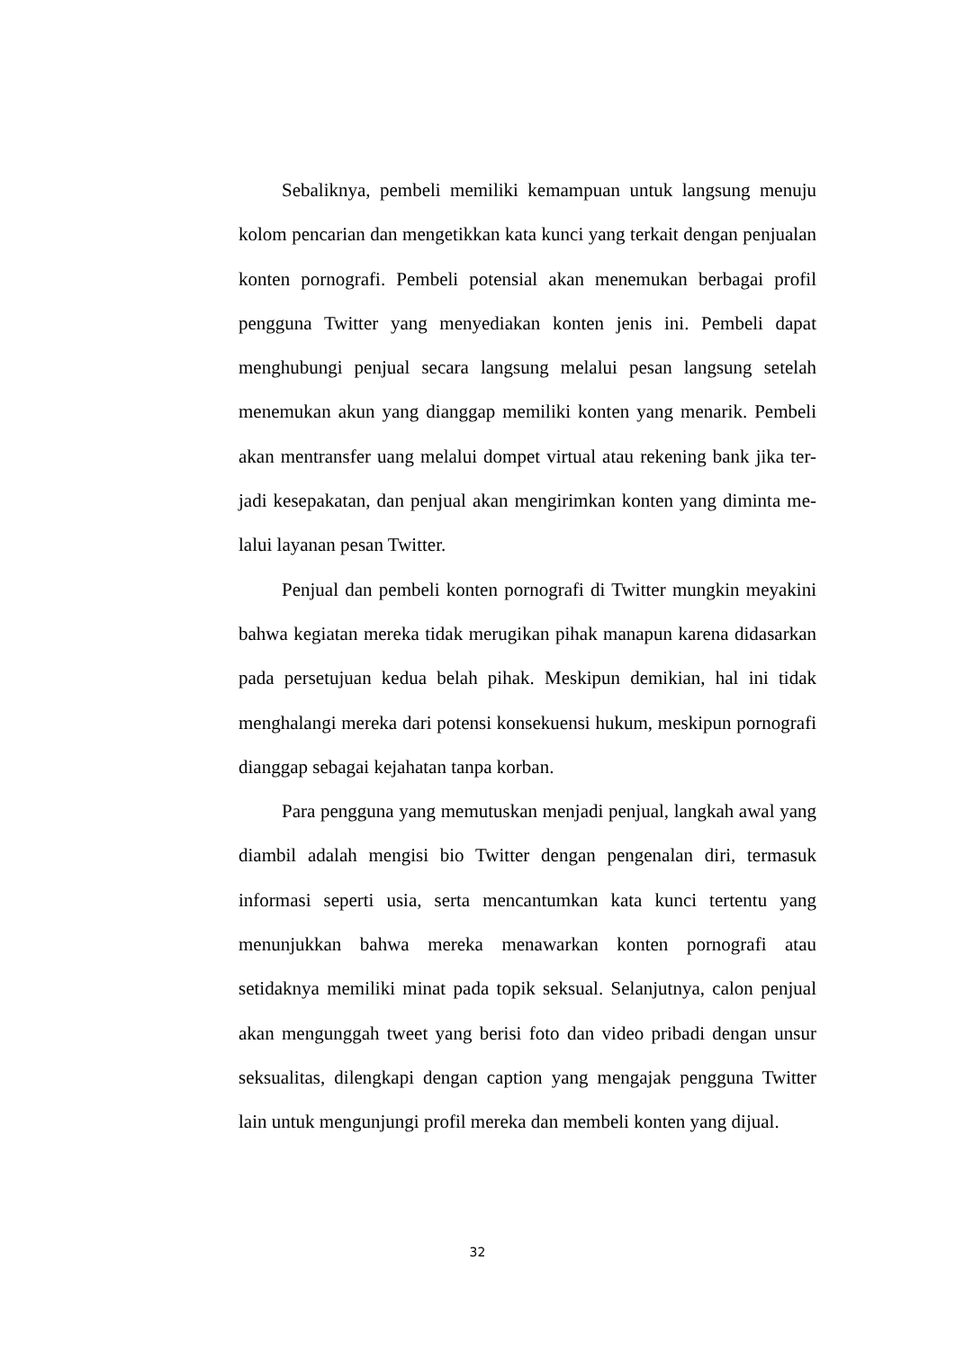Sebaliknya, pembeli memiliki kemampuan untuk langsung menuju kolom pencarian dan mengetikkan kata kunci yang terkait dengan penjualan konten pornografi. Pembeli potensial akan menemukan berbagai profil pengguna Twitter yang menyediakan konten jenis ini. Pembeli dapat menghubungi penjual secara langsung melalui pesan langsung setelah menemukan akun yang dianggap memiliki konten yang menarik. Pembeli akan mentransfer uang melalui dompet virtual atau rekening bank jika ter-jadi kesepakatan, dan penjual akan mengirimkan konten yang diminta me-lalui layanan pesan Twitter.
Penjual dan pembeli konten pornografi di Twitter mungkin meyakini bahwa kegiatan mereka tidak merugikan pihak manapun karena didasarkan pada persetujuan kedua belah pihak. Meskipun demikian, hal ini tidak menghalangi mereka dari potensi konsekuensi hukum, meskipun pornografi dianggap sebagai kejahatan tanpa korban.
Para pengguna yang memutuskan menjadi penjual, langkah awal yang diambil adalah mengisi bio Twitter dengan pengenalan diri, termasuk informasi seperti usia, serta mencantumkan kata kunci tertentu yang menunjukkan bahwa mereka menawarkan konten pornografi atau setidaknya memiliki minat pada topik seksual. Selanjutnya, calon penjual akan mengunggah tweet yang berisi foto dan video pribadi dengan unsur seksualitas, dilengkapi dengan caption yang mengajak pengguna Twitter lain untuk mengunjungi profil mereka dan membeli konten yang dijual.
32